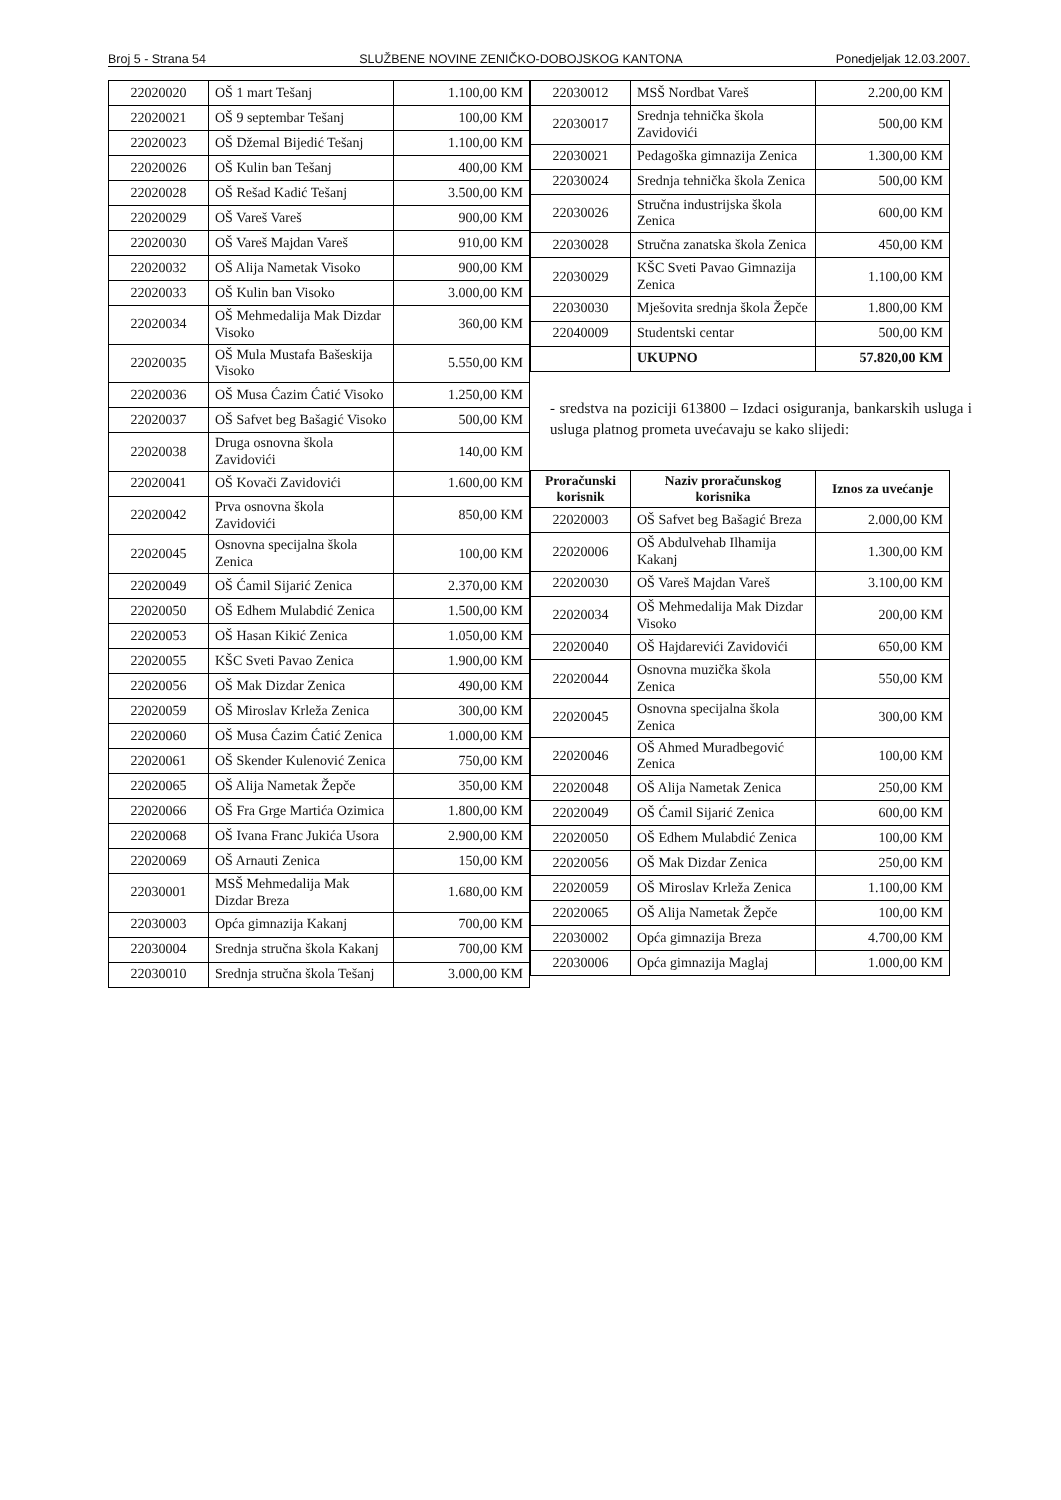Broj 5 - Strana 54 SLUŽBENE NOVINE ZENIČKO-DOBOJSKOG KANTONA Ponedjeljak 12.03.2007.
| 22020020 | OŠ 1 mart Tešanj | 1.100,00 KM |
| 22020021 | OŠ 9 septembar Tešanj | 100,00 KM |
| 22020023 | OŠ Džemal Bijedić Tešanj | 1.100,00 KM |
| 22020026 | OŠ Kulin ban Tešanj | 400,00 KM |
| 22020028 | OŠ Rešad Kadić Tešanj | 3.500,00 KM |
| 22020029 | OŠ Vareš Vareš | 900,00 KM |
| 22020030 | OŠ Vareš Majdan Vareš | 910,00 KM |
| 22020032 | OŠ Alija Nametak Visoko | 900,00 KM |
| 22020033 | OŠ Kulin ban Visoko | 3.000,00 KM |
| 22020034 | OŠ Mehmedalija Mak Dizdar Visoko | 360,00 KM |
| 22020035 | OŠ Mula Mustafa Bašeskija Visoko | 5.550,00 KM |
| 22020036 | OŠ Musa Ćazim Ćatić Visoko | 1.250,00 KM |
| 22020037 | OŠ Safvet beg Bašagić Visoko | 500,00 KM |
| 22020038 | Druga osnovna škola Zavidovići | 140,00 KM |
| 22020041 | OŠ Kovači Zavidovići | 1.600,00 KM |
| 22020042 | Prva osnovna škola Zavidovići | 850,00 KM |
| 22020045 | Osnovna specijalna škola Zenica | 100,00 KM |
| 22020049 | OŠ Ćamil Sijarić Zenica | 2.370,00 KM |
| 22020050 | OŠ Edhem Mulabdić Zenica | 1.500,00 KM |
| 22020053 | OŠ Hasan Kikić Zenica | 1.050,00 KM |
| 22020055 | KŠC Sveti Pavao Zenica | 1.900,00 KM |
| 22020056 | OŠ Mak Dizdar Zenica | 490,00 KM |
| 22020059 | OŠ Miroslav Krleža Zenica | 300,00 KM |
| 22020060 | OŠ Musa Ćazim Ćatić Zenica | 1.000,00 KM |
| 22020061 | OŠ Skender Kulenović Zenica | 750,00 KM |
| 22020065 | OŠ Alija Nametak Žepče | 350,00 KM |
| 22020066 | OŠ Fra Grge Martića Ozimica | 1.800,00 KM |
| 22020068 | OŠ Ivana Franc Jukića Usora | 2.900,00 KM |
| 22020069 | OŠ Arnauti Zenica | 150,00 KM |
| 22030001 | MSŠ Mehmedalija Mak Dizdar Breza | 1.680,00 KM |
| 22030003 | Opća gimnazija Kakanj | 700,00 KM |
| 22030004 | Srednja stručna škola Kakanj | 700,00 KM |
| 22030010 | Srednja stručna škola Tešanj | 3.000,00 KM |
| 22030012 | MSŠ Nordbat Vareš | 2.200,00 KM |
| 22030017 | Srednja tehnička škola Zavidovići | 500,00 KM |
| 22030021 | Pedagoška gimnazija Zenica | 1.300,00 KM |
| 22030024 | Srednja tehnička škola Zenica | 500,00 KM |
| 22030026 | Stručna industrijska škola Zenica | 600,00 KM |
| 22030028 | Stručna zanatska škola Zenica | 450,00 KM |
| 22030029 | KŠC Sveti Pavao Gimnazija Zenica | 1.100,00 KM |
| 22030030 | Mješovita srednja škola Žepče | 1.800,00 KM |
| 22040009 | Studentski centar | 500,00 KM |
| | UKUPNO | 57.820,00 KM |
- sredstva na poziciji 613800 – Izdaci osiguranja, bankarskih usluga i usluga platnog prometa uvećavaju se kako slijedi:
| Proračunski korisnik | Naziv proračunskog korisnika | Iznos za uvećanje |
| --- | --- | --- |
| 22020003 | OŠ Safvet beg Bašagić Breza | 2.000,00 KM |
| 22020006 | OŠ Abdulvehab Ilhamija Kakanj | 1.300,00 KM |
| 22020030 | OŠ Vareš Majdan Vareš | 3.100,00 KM |
| 22020034 | OŠ Mehmedalija Mak Dizdar Visoko | 200,00 KM |
| 22020040 | OŠ Hajdarevići Zavidovići | 650,00 KM |
| 22020044 | Osnovna muzička škola Zenica | 550,00 KM |
| 22020045 | Osnovna specijalna škola Zenica | 300,00 KM |
| 22020046 | OŠ Ahmed Muradbegović Zenica | 100,00 KM |
| 22020048 | OŠ Alija Nametak Zenica | 250,00 KM |
| 22020049 | OŠ Ćamil Sijarić Zenica | 600,00 KM |
| 22020050 | OŠ Edhem Mulabdić Zenica | 100,00 KM |
| 22020056 | OŠ Mak Dizdar Zenica | 250,00 KM |
| 22020059 | OŠ Miroslav Krleža Zenica | 1.100,00 KM |
| 22020065 | OŠ Alija Nametak Žepče | 100,00 KM |
| 22030002 | Opća gimnazija Breza | 4.700,00 KM |
| 22030006 | Opća gimnazija Maglaj | 1.000,00 KM |